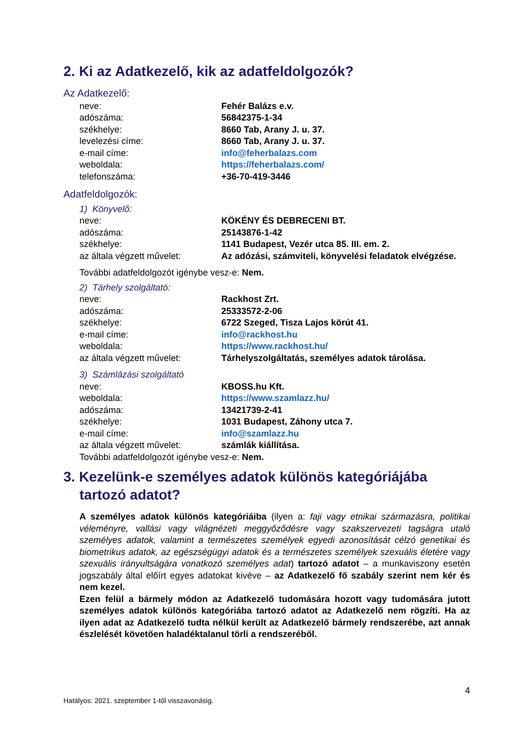2. Ki az Adatkezelő, kik az adatfeldolgozók?
Az Adatkezelő:
| neve: | Fehér Balázs e.v. |
| adószáma: | 56842375-1-34 |
| székhelye: | 8660 Tab, Arany J. u. 37. |
| levelezési címe: | 8660 Tab, Arany J. u. 37. |
| e-mail címe: | info@feherbalazs.com |
| weboldala: | https://feherbalazs.com/ |
| telefonszáma: | +36-70-419-3446 |
Adatfeldolgozók:
1) Könyvelő:
| neve: | KÖKÉNY ÉS DEBRECENI BT. |
| adószáma: | 25143876-1-42 |
| székhelye: | 1141 Budapest, Vezér utca 85. III. em. 2. |
| az általa végzett művelet: | Az adózási, számviteli, könyvelési feladatok elvégzése. |
További adatfeldolgozót igénybe vesz-e: Nem.
2) Tárhely szolgáltató:
| neve: | Rackhost Zrt. |
| adószáma: | 25333572-2-06 |
| székhelye: | 6722 Szeged, Tisza Lajos körút 41. |
| e-mail címe: | info@rackhost.hu |
| weboldala: | https://www.rackhost.hu/ |
| az általa végzett művelet: | Tárhelyszolgáltatás, személyes adatok tárolása. |
3) Számlázási szolgáltató
| neve: | KBOSS.hu Kft. |
| weboldala: | https://www.szamlazz.hu/ |
| adószáma: | 13421739-2-41 |
| székhelye: | 1031 Budapest, Záhony utca 7. |
| e-mail címe: | info@szamlazz.hu |
| az általa végzett művelet: | számlák kiállítása. |
További adatfeldolgozót igénybe vesz-e: Nem.
3. Kezelünk-e személyes adatok különös kategóriájába tartozó adatot?
A személyes adatok különös kategóriáiba (ilyen a: faji vagy etnikai származásra, politikai véleményre, vallási vagy világnézeti meggyőződésre vagy szakszervezeti tagságra utaló személyes adatok, valamint a természetes személyek egyedi azonosítását célzó genetikai és biometrikus adatok, az egészségügyi adatok és a természetes személyek szexuális életére vagy szexuális irányultságára vonatkozó személyes adat) tartozó adatot – a munkaviszony esetén jogszabály által előírt egyes adatokat kivéve – az Adatkezelő fő szabály szerint nem kér és nem kezel.
Ezen felül a bármely módon az Adatkezelő tudomására hozott vagy tudomására jutott személyes adatok különös kategóriába tartozó adatot az Adatkezelő nem rögzíti. Ha az ilyen adat az Adatkezelő tudta nélkül került az Adatkezelő bármely rendszerébe, azt annak észlelését követően haladéktalanul törli a rendszeréből.
4
Hatályos: 2021. szeptember 1-től visszavonásig.